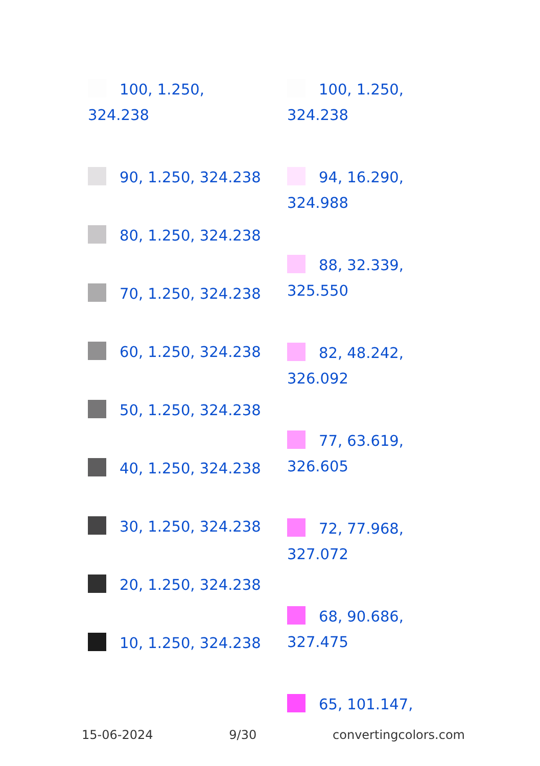100, 1.250, 324.238
90, 1.250, 324.238
80, 1.250, 324.238
70, 1.250, 324.238
60, 1.250, 324.238
50, 1.250, 324.238
40, 1.250, 324.238
30, 1.250, 324.238
20, 1.250, 324.238
10, 1.250, 324.238
100, 1.250, 324.238
94, 16.290, 324.988
88, 32.339, 325.550
82, 48.242, 326.092
77, 63.619, 326.605
72, 77.968, 327.072
68, 90.686, 327.475
65, 101.147,
15-06-2024 9/30 convertingcolors.com